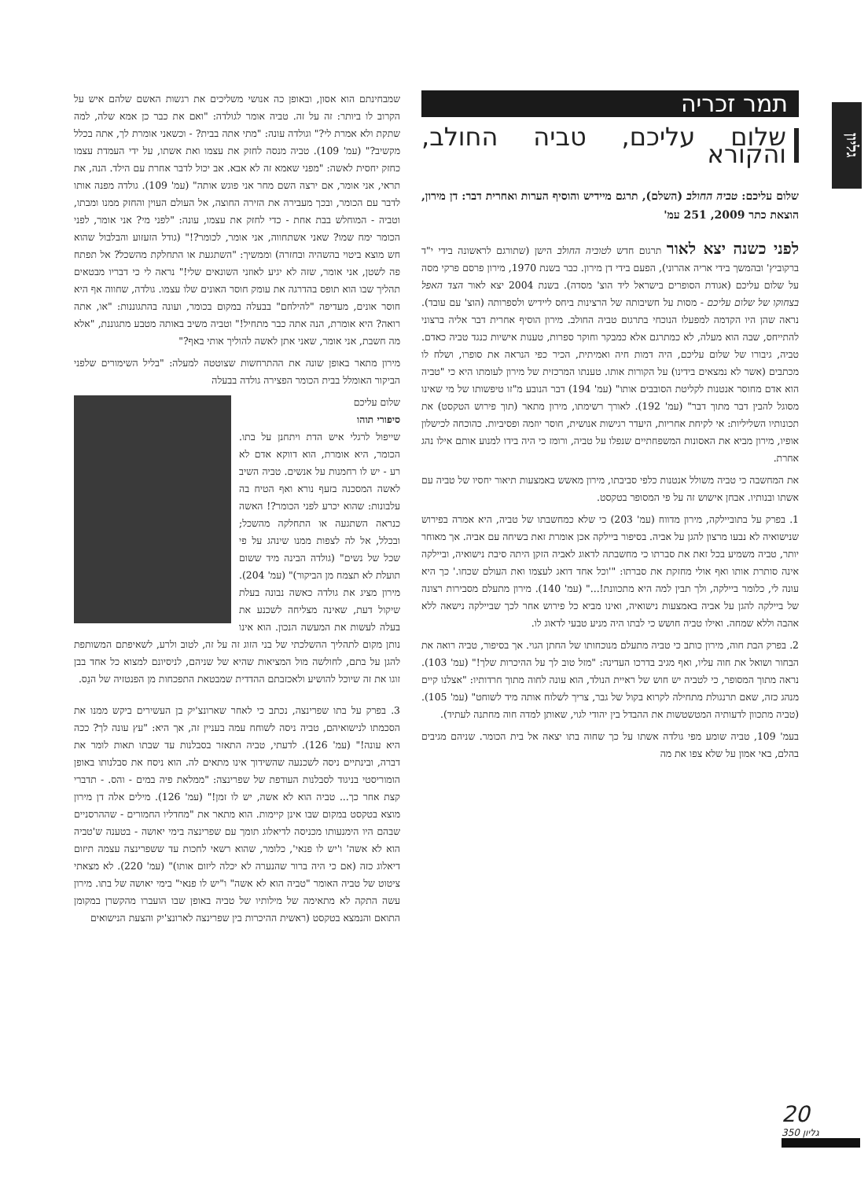גליון
תמר זכריה
שלום עליכם, טביה החולב, והקורא
שלום עליכם: טביה החולב (השלם), תרגם מיידיש והוסיף הערות ואחרית דבר: דן מירון, הוצאת כתר 2009, 251 עמ'
לפני כשנה יצא לאור תרגום חדש לטוביה החולב הישן (שתורגם לראשונה בידי י"ד ברקוביץ' ובהמשך בידי אריה אהרוני), הפעם בידי דן מירון. כבר בשנת 1970, מירון פרסם פרקי מסה על שלום עליכם (אגודת הסופרים בישראל ליד הוצ' מסדה). בשנת 2004 יצא לאור הצד האפל בצחוקו של שלום עליכם - מסות על חשיבותה של הרצינות ביחס ליידיש ולספרותה (הוצ' עם עובד). נראה שהן היו הקדמה למפעלו הנוכחי בתרגום טביה החולב. מירון הוסיף אחרית דבר אליה ברצוני להתייחס, שבה הוא מעלה, לא כמתרגם אלא כמבקר וחוקר ספרות, טענות אישיות כנגד טביה כאדם. טביה, גיבורו של שלום עליכם, היה דמות חיה ואמיתית, הכיר כפי הנראה את סופרו, ושלח לו מכתבים (אשר לא נמצאים בידינו) על הקורות אותו. טענתו המרכזית של מירון לעומתו היא כי "טביה הוא אדם מחוסר אנטנות לקליטת הסובבים אותו" (עמ' 194) דבר הנובע מ"זו טיפשותו של מי שאינו מסוגל להבין דבר מתוך דבר" (עמ' 192). לאורך רשימתו, מירון מתאר (תוך פירוש הטקסט) את תכונותיו השליליות: אי לקיחת אחריות, היעדר רגישות אנושית, חוסר יוזמה ופסיביות. כהוכחה לכישלון אופיו, מירון מביא את האסונות המשפחתיים שנפלו על טביה, ורומז כי היה בידו למנוע אותם אילו נהג אחרת.
את המחשבה כי טביה משולל אנטנות כלפי סביבתו, מירון מאשש באמצעות תיאור יחסיו של טביה עם אשתו ובנותיו. אבחן אישוש זה על פי המסופר בטקסט.
1. בפרק על בתוביילקה, מירון מדווח (עמ' 203) כי שלא כמחשבתו של טביה, היא אמרה בפירוש שנישואיה לא נבעו מרצון להגן על אביה. בסיפור ביילקה אכן אומרת זאת בשיחה עם אביה. אך מאוחר יותר, טביה משמיע בכל זאת את סברתו כי מחשבתה לדאוג לאביה הזקן היתה סיבת נישואיה, וביילקה אינה סותרת אותו ואף אולי מחזקת את סברתו: "'וכל אחד דואג לעצמו ואת העולם שכחו.' כך היא עונה לי, כלומר ביילקה, ולך תבין למה היא מתכוונת!..." (עמ' 140). מירון מתעלם מסבירות רצונה של ביילקה להגן על אביה באמצעות נישואיה, ואינו מביא כל פירוש אחר לכך שביילקה נישאה ללא אהבה וללא שמחה. ואילו טביה חושש כי לבתו היה מניע טבעי לדאוג לו.
2. בפרק הבת חוה, מירון כותב כי טביה מתעלם מנוכחותו של החתן הגוי. אך בסיפור, טביה רואה את הבחור ושואל את חוה עליו, ואף מגיב בדרכו העדינה: "מזל טוב לך על ההיכרות שלך!" (עמ' 103). נראה מתוך המסופר, כי לטביה יש חוש של ראיית הנולד, הוא עונה לחוה מתוך חרדותיו: "אצלנו קיים מנהג כזה, שאם תרנגולת מתחילה לקרוא בקול של גבר, צריך לשלוח אותה מיד לשוחט" (עמ' 105). (טביה מתכוון לדעותיה המטשטשות את ההבדל בין יהודי לגוי, שאותן למדה חוה מחתנה לעתיד).
בעמ' 109, טביה שומע מפי גולדה אשתו על כך שחוה בתו יצאה אל בית הכומר. שניהם מגיבים בהלם, באי אמון על שלא צפו את מה
שמבחינתם הוא אסון, ובאופן כה אנושי משליכים את רגשות האשם שלהם איש על הקרוב לו ביותר: זה על זה. טביה אומר לגולדה: "ואם את כבר כן אמא שלה, למה שתקת ולא אמרת לי?" וגולדה עונה: "מתי אתה בבית? - וכשאני אומרת לך, אתה בכלל מקשיב?" (עמ' 109). טביה מנסה לחזק את עצמו ואת אשתו, על ידי העמדת עצמו כחזק יחסית לאשה: "מפני שאמא זה לא אבא. אב יכול לדבר אחרת עם הילד. הנה, את תראי, אני אומר, אם ירצה השם מחר אני פוגש אותה" (עמ' 109). גולדה מפנה אותו לדבר עם הכומר, ובכך מעבירה את הזירה החוצה, אל העולם העוין והחזק ממנו ומבתו, וטביה - המוחלש בבת אחת - כדי לחזק את עצמו, עונה: "לפני מי? אני אומר, לפני הכומר ימח שמו? שאני אשתחווה, אני אומר, לכומר?!" (גודל הזעזוע והבלבול שהוא חש מוצא ביטוי בהשהיה ובחזרה) וממשיך: "השתגעת או התחלקת מהשכל? אל תפתח פה לשטן, אני אומר, שזה לא יגיע לאוזני השונאים שלי!" נראה לי כי דבריו מבטאים תהליך שבו הוא תופס בהדרגה את עומק חוסר האונים שלו עצמו. גולדה, שחווה אף היא חוסר אונים, מעדיפה "להילחם" בבעלה במקום בכומר, ועונה בהתגוננות: "או, אתה רואה? היא אומרת, הנה אתה כבר מתחיל!" וטביה משיב באותה מטבע מתגוננת, "אלא מה חשבת, אני אומר, שאני אתן לאשה להוליך אותי באף?"
מירון מתאר באופן שונה את ההתרחשות שצוטטה למעלה: "בליל השימורים שלפני הביקור האומלל בבית הכומר הפצירה גולדה בבעלה
שלום עליכם
סיפורי תוהו
שייפול לרגלי איש הדת ויתחנן על בתו. הכומר, היא אומרת, הוא דווקא אדם לא רע - יש לו רחמנות על אנשים. טביה השיב לאשה המסכנה בזעף נורא ואף הטיח בה עלבונות: שהוא יכרע לפני הכומר?! האשה כנראה השתגעה או התחלקה מהשכל; ובכלל, אל לה לצפות ממנו שינהג על פי שכל של נשים" (גולדה הבינה מיד ששום תועלת לא תצמח מן הביקור)" (עמ' 204). מירון מציג את גולדה כאשה נבונה בעלת שיקול דעת, שאינה מצליחה לשכנע את בעלה לעשות את המעשה הנכון. הוא אינו נותן מקום לתהליך ההשלכתי של בני הזוג זה על זה, לטוב ולרע, לשאיפתם המשותפת להגן על בתם, לחולשה מול המציאות שהיא של שניהם, לניסיונם למצוא כל אחד בבן זוגו את זה שיוכל להושיע ולאכזבתם ההדדית שמבטאת התפכחות מן הפנטזיה של הנֵס.
3. בפרק על בתו שפרינצה, נכתב כי לאחר שארונצ'יק בן העשירים ביקש ממנו את הסכמתו לנישואיהם, טביה ניסה לשוחח עמה בעניין זה, אך היא: "עץ עונה לך? ככה היא עונה!" (עמ' 126). לדעתי, טביה התאזר בסבלנות עד שבתו תאות לומר את דברה, ובינתיים ניסה לשכנעה שהשידוך אינו מתאים לה. הוא ניסח את סבלנותו באופן הומוריסטי בניגוד לסבלנות העודפת של שפרינצה: "ממלאת פיה במים - והס. - תדברי קצת אחר כך... טביה הוא לא אשה, יש לו זמן!" (עמ' 126). מילים אלה דן מירון מוצא בטקסט במקום שבו אינן קיימות. הוא מתאר את "מחדליו החמורים - שההרסניים שבהם היו הימנעותו מכניסה לדיאלוג תומך עם שפרינצה בימי יאושה - בטענה ש'טביה הוא לא אשה' ו'יש לו פנאי', כלומר, שהוא רשאי לחכות עד ששפרינצה עצמה תיזום דיאלוג כזה (אם כי היה ברור שהנערה לא יכלה ליזום אותו)" (עמ' 220). לא מצאתי ציטוט של טביה האומר "טביה הוא לא אשה" ו"יש לו פנאי" בימי יאושה של בתו. מירון עשה התקה לא מתאימה של מילותיו של טביה באופן שבו הועברו מהקשרן במקומן התואם והנמצא בטקסט (ראשית ההיכרות בין שפרינצה לארונצ'יק והצעת הנישואים
20
גליון 350